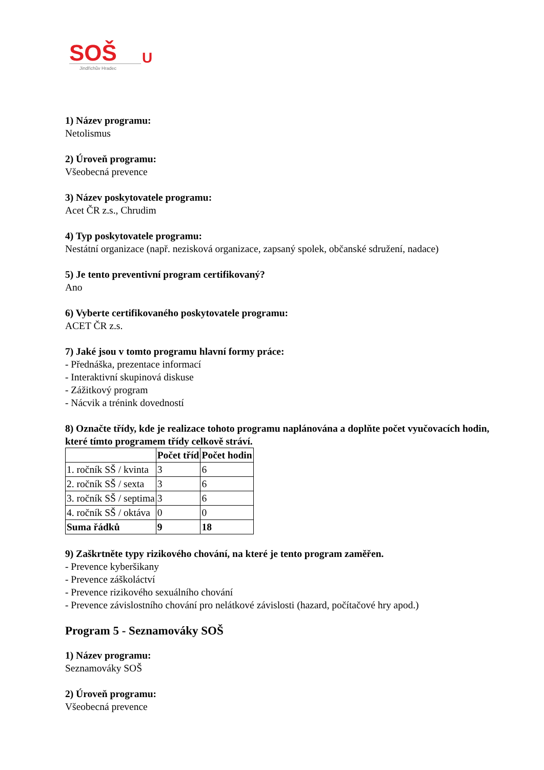SOŠ
U
Jindřichův Hradec
1) Název programu:
Netolismus
2) Úroveň programu:
Všeobecná prevence
3) Název poskytovatele programu:
Acet ČR z.s., Chrudim
4) Typ poskytovatele programu:
Nestátní organizace (např. nezisková organizace, zapsaný spolek, občanské sdružení, nadace)
5) Je tento preventivní program certifikovaný?
Ano
6) Vyberte certifikovaného poskytovatele programu:
ACET ČR z.s.
7) Jaké jsou v tomto programu hlavní formy práce:
- Přednáška, prezentace informací
- Interaktivní skupinová diskuse
- Zážitkový program
- Nácvik a trénink dovedností
8) Označte třídy, kde je realizace tohoto programu naplánována a doplňte počet vyučovacích hodin, které tímto programem třídy celkově stráví.
| | Počet tříd | Počet hodin |
| --- | --- | --- |
| 1. ročník SŠ / kvinta | 3 | 6 |
| 2. ročník SŠ / sexta | 3 | 6 |
| 3. ročník SŠ / septima | 3 | 6 |
| 4. ročník SŠ / oktáva | 0 | 0 |
| Suma řádků | 9 | 18 |
9) Zaškrtněte typy rizikového chování, na které je tento program zaměřen.
- Prevence kyberšikany
- Prevence záškoláctví
- Prevence rizikového sexuálního chování
- Prevence závislostního chování pro nelátkové závislosti (hazard, počítačové hry apod.)
Program 5 - Seznamováky SOŠ
1) Název programu:
Seznamováky SOŠ
2) Úroveň programu:
Všeobecná prevence